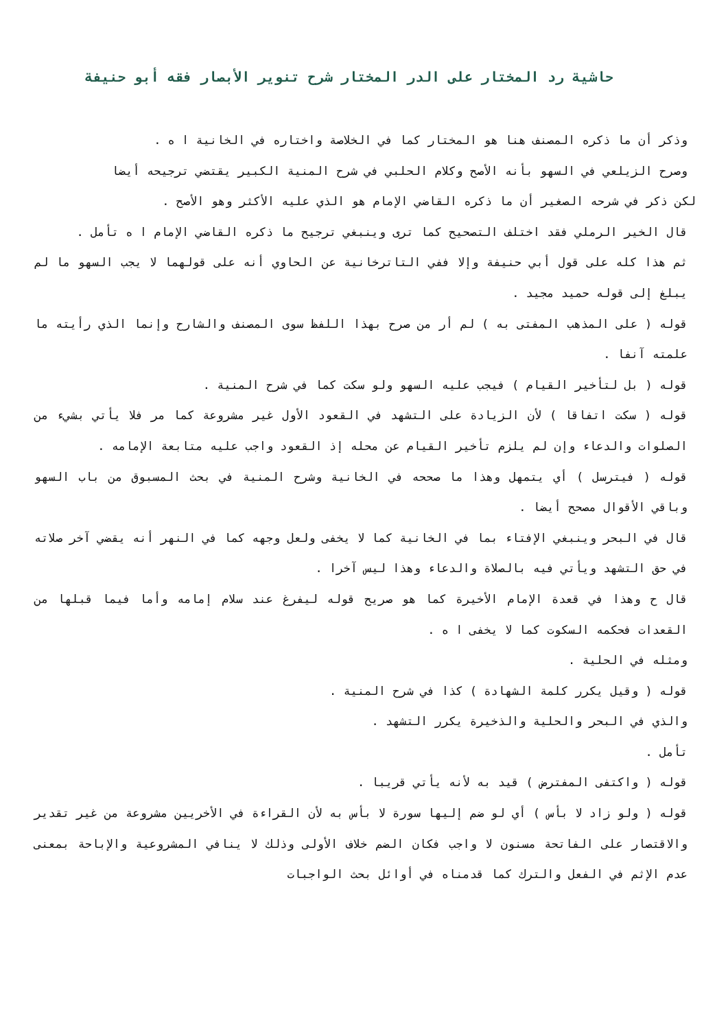حاشية رد المختار على الدر المختار شرح تنوير الأبصار فقه أبو حنيفة
وذكر أن ما ذكره المصنف هنا هو المختار كما في الخلاصة واختاره في الخانية ا ه .
وصرح الزيلعي في السهو بأنه الأصح وكلام الحلبي في شرح المنية الكبير يقتضي ترجيحه أيضا
لكن ذكر في شرحه الصغير أن ما ذكره القاضي الإمام هو الذي عليه الأكثر وهو الأصح .
قال الخير الرملي فقد اختلف التصحيح كما ترى وينبغي ترجيح ما ذكره القاضي الإمام ا ه تأمل .
ثم هذا كله على قول أبي حنيفة وإلا ففي التاترخانية عن الحاوي أنه على قولهما لا يجب السهو ما لم يبلغ إلى قوله حميد مجيد .
قوله ( على المذهب المفتى به ) لم أر من صرح بهذا اللفظ سوى المصنف والشارح وإنما الذي رأيته ما علمته آنفا .
قوله ( بل لتأخير القيام ) فيجب عليه السهو ولو سكت كما في شرح المنية .
قوله ( سكت اتفاقا ) لأن الزيادة على التشهد في القعود الأول غير مشروعة كما مر فلا يأتي بشيء من الصلوات والدعاء وإن لم يلزم تأخير القيام عن محله إذ القعود واجب عليه متابعة الإمامه .
قوله ( فيترسل ) أي يتمهل وهذا ما صححه في الخانية وشرح المنية في بحث المسبوق من باب السهو وباقي الأقوال مصحح أيضا .
قال في البحر وينبغي الإفتاء بما في الخانية كما لا يخفى ولعل وجهه كما في النهر أنه يقضي آخر صلاته في حق التشهد ويأتي فيه بالصلاة والدعاء وهذا ليس آخرا .
قال ح وهذا في قعدة الإمام الأخيرة كما هو صريح قوله ليفرغ عند سلام إمامه وأما فيما قبلها من القعدات فحكمه السكوت كما لا يخفى ا ه .
ومثله في الحلية .
قوله ( وقيل يكرر كلمة الشهادة ) كذا في شرح المنية .
والذي في البحر والحلية والذخيرة يكرر التشهد .
تأمل .
قوله ( واكتفى المفترض ) قيد به لأنه يأتي قريبا .
قوله ( ولو زاد لا بأس ) أي لو ضم إليها سورة لا بأس به لأن القراءة في الأخريين مشروعة من غير تقدير والاقتصار على الفاتحة مسنون لا واجب فكان الضم خلاف الأولى وذلك لا ينافي المشروعية والإباحة بمعنى عدم الإثم في الفعل والترك كما قدمناه في أوائل بحث الواجبات